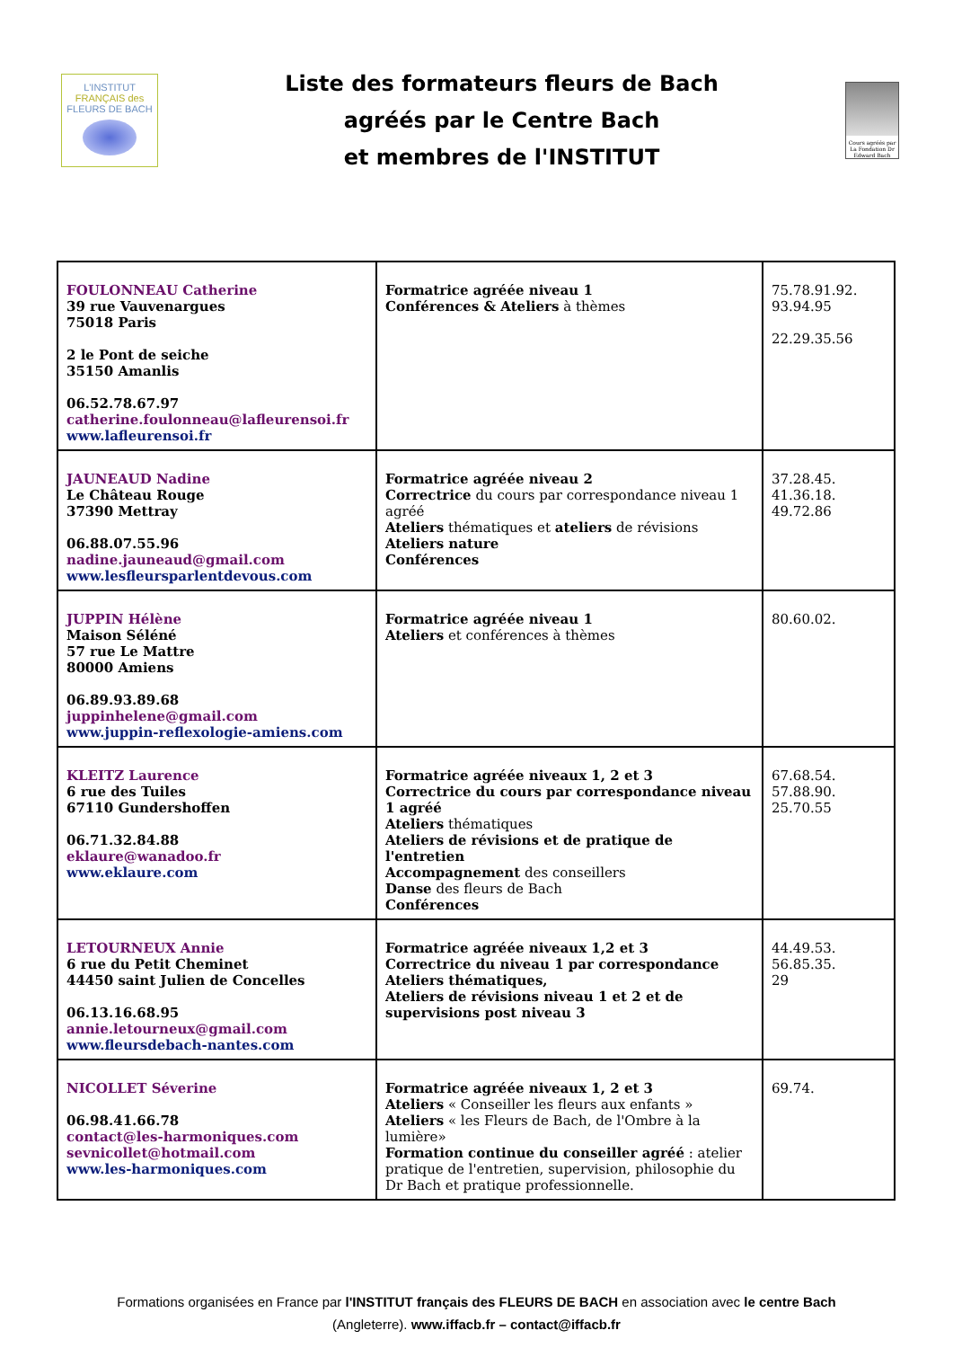L'INSTITUT
FRANÇAIS des
FLEURS DE BACH
Liste des formateurs fleurs de Bach
agréés par le Centre Bach
et membres de l'INSTITUT
Cours agréés par La Fondation Dr Edward Bach
| FOULONNEAU Catherine 39 rue Vauvenargues 75018 Paris 2 le Pont de seiche 35150 Amanlis 06.52.78.67.97 catherine.foulonneau@lafleurensoi.fr www.lafleurensoi.fr | Formatrice agréée niveau 1 Conférences & Ateliers à thèmes | 75.78.91.92. 93.94.95 22.29.35.56 |
| JAUNEAUD Nadine Le Château Rouge 37390 Mettray 06.88.07.55.96 nadine.jauneaud@gmail.com www.lesfleursparlentdevous.com | Formatrice agréée niveau 2 Correctrice du cours par correspondance niveau 1 agréé Ateliers thématiques et ateliers de révisions Ateliers nature Conférences | 37.28.45. 41.36.18. 49.72.86 |
| JUPPIN Hélène Maison Séléné 57 rue Le Mattre 80000 Amiens 06.89.93.89.68 juppinhelene@gmail.com www.juppin-reflexologie-amiens.com | Formatrice agréée niveau 1 Ateliers et conférences à thèmes | 80.60.02. |
| KLEITZ Laurence 6 rue des Tuiles 67110 Gundershoffen 06.71.32.84.88 eklaure@wanadoo.fr www.eklaure.com | Formatrice agréée niveaux 1, 2 et 3 Correctrice du cours par correspondance niveau 1 agréé Ateliers thématiques Ateliers de révisions et de pratique de l'entretien Accompagnement des conseillers Danse des fleurs de Bach Conférences | 67.68.54. 57.88.90. 25.70.55 |
| LETOURNEUX Annie 6 rue du Petit Cheminet 44450 saint Julien de Concelles 06.13.16.68.95 annie.letourneux@gmail.com www.fleursdebach-nantes.com | Formatrice agréée niveaux 1,2 et 3 Correctrice du niveau 1 par correspondance Ateliers thématiques, Ateliers de révisions niveau 1 et 2 et de supervisions post niveau 3 | 44.49.53. 56.85.35. 29 |
| NICOLLET Séverine 06.98.41.66.78 contact@les-harmoniques.com sevnicollet@hotmail.com www.les-harmoniques.com | Formatrice agréée niveaux 1, 2 et 3 Ateliers « Conseiller les fleurs aux enfants » Ateliers « les Fleurs de Bach, de l'Ombre à la lumière» Formation continue du conseiller agréé : atelier pratique de l'entretien, supervision, philosophie du Dr Bach et pratique professionnelle. | 69.74. |
Formations organisées en France par l'INSTITUT français des FLEURS DE BACH en association avec le centre Bach (Angleterre). www.iffacb.fr – contact@iffacb.fr